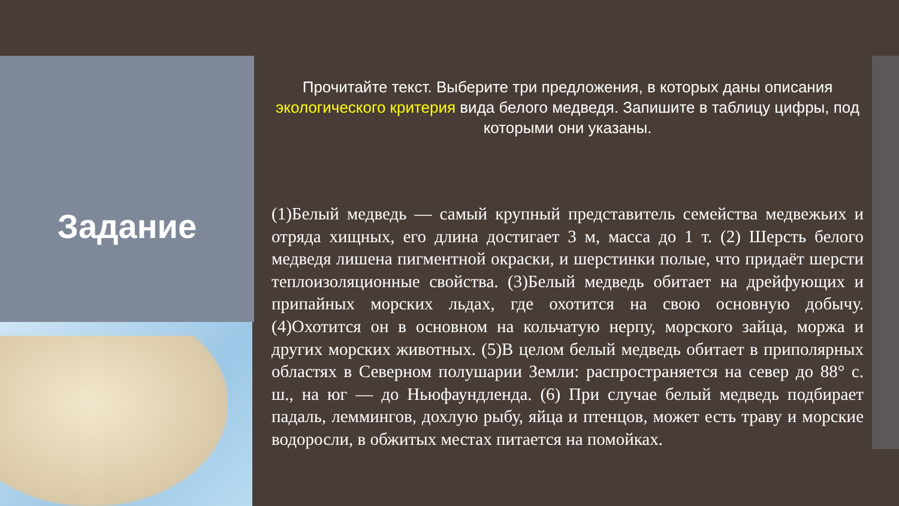Задание
Прочитайте текст. Выберите три предложения, в которых даны описания экологического критерия вида белого медведя. Запишите в таблицу цифры, под которыми они указаны.
(1)Белый медведь — самый крупный представитель семейства медвежьих и отряда хищных, его длина достигает 3 м, масса до 1 т. (2) Шерсть белого медведя лишена пигментной окраски, и шерстинки полые, что придаёт шерсти теплоизоляционные свойства. (3)Белый медведь обитает на дрейфующих и припайных морских льдах, где охотится на свою основную добычу. (4)Охотится он в основном на кольчатую нерпу, морского зайца, моржа и других морских животных. (5)В целом белый медведь обитает в приполярных областях в Северном полушарии Земли: распространяется на север до 88° с. ш., на юг — до Ньюфаундленда. (6) При случае белый медведь подбирает падаль, леммингов, дохлую рыбу, яйца и птенцов, может есть траву и морские водоросли, в обжитых местах питается на помойках.